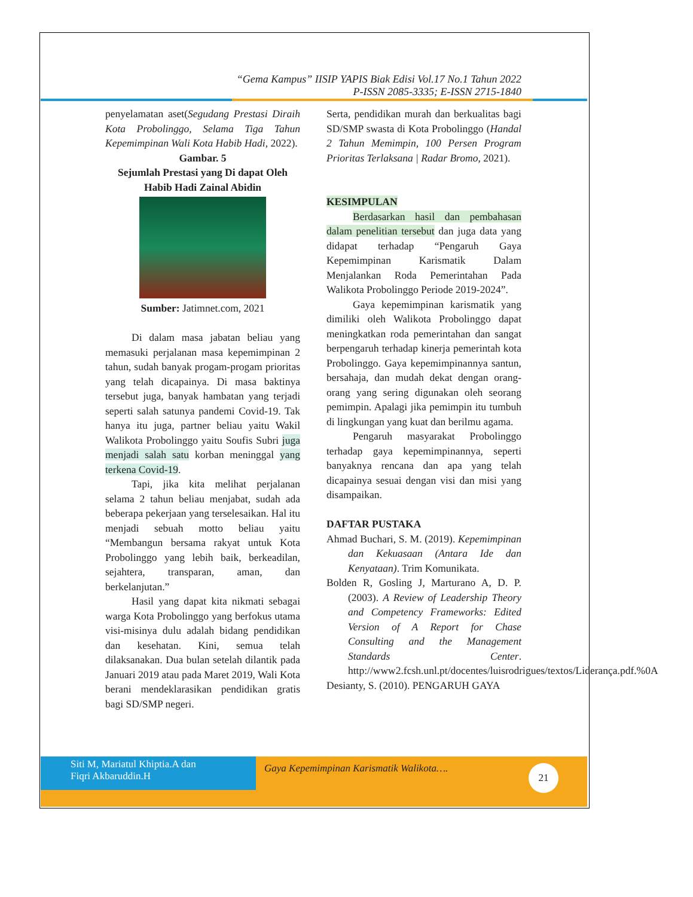“Gema Kampus” IISIP YAPIS Biak Edisi Vol.17 No.1 Tahun 2022
P-ISSN 2085-3335; E-ISSN 2715-1840
penyelamatan aset(Segudang Prestasi Diraih Kota Probolinggo, Selama Tiga Tahun Kepemimpinan Wali Kota Habib Hadi, 2022).
Gambar. 5
Sejumlah Prestasi yang Di dapat Oleh Habib Hadi Zainal Abidin
Sumber: Jatimnet.com, 2021
Di dalam masa jabatan beliau yang memasuki perjalanan masa kepemimpinan 2 tahun, sudah banyak progam-progam prioritas yang telah dicapainya. Di masa baktinya tersebut juga, banyak hambatan yang terjadi seperti salah satunya pandemi Covid-19. Tak hanya itu juga, partner beliau yaitu Wakil Walikota Probolinggo yaitu Soufis Subri juga menjadi salah satu korban meninggal yang terkena Covid-19.
Tapi, jika kita melihat perjalanan selama 2 tahun beliau menjabat, sudah ada beberapa pekerjaan yang terselesaikan. Hal itu menjadi sebuah motto beliau yaitu “Membangun bersama rakyat untuk Kota Probolinggo yang lebih baik, berkeadilan, sejahtera, transparan, aman, dan berkelanjutan.”
Hasil yang dapat kita nikmati sebagai warga Kota Probolinggo yang berfokus utama visi-misinya dulu adalah bidang pendidikan dan kesehatan. Kini, semua telah dilaksanakan. Dua bulan setelah dilantik pada Januari 2019 atau pada Maret 2019, Wali Kota berani mendeklarasikan pendidikan gratis bagi SD/SMP negeri.
Serta, pendidikan murah dan berkualitas bagi SD/SMP swasta di Kota Probolinggo (Handal 2 Tahun Memimpin, 100 Persen Program Prioritas Terlaksana | Radar Bromo, 2021).
KESIMPULAN
Berdasarkan hasil dan pembahasan dalam penelitian tersebut dan juga data yang didapat terhadap “Pengaruh Gaya Kepemimpinan Karismatik Dalam Menjalankan Roda Pemerintahan Pada Walikota Probolinggo Periode 2019-2024”.
Gaya kepemimpinan karismatik yang dimiliki oleh Walikota Probolinggo dapat meningkatkan roda pemerintahan dan sangat berpengaruh terhadap kinerja pemerintah kota Probolinggo. Gaya kepemimpinannya santun, bersahaja, dan mudah dekat dengan orang-orang yang sering digunakan oleh seorang pemimpin. Apalagi jika pemimpin itu tumbuh di lingkungan yang kuat dan berilmu agama.
Pengaruh masyarakat Probolinggo terhadap gaya kepemimpinannya, seperti banyaknya rencana dan apa yang telah dicapainya sesuai dengan visi dan misi yang disampaikan.
DAFTAR PUSTAKA
Ahmad Buchari, S. M. (2019). Kepemimpinan dan Kekuasaan (Antara Ide dan Kenyataan). Trim Komunikata.
Bolden R, Gosling J, Marturano A, D. P. (2003). A Review of Leadership Theory and Competency Frameworks: Edited Version of A Report for Chase Consulting and the Management Standards Center. http://www2.fcsh.unl.pt/docentes/luisrodrigues/textos/Liderança.pdf.%0A
Desianty, S. (2010). PENGARUH GAYA
Siti M, Mariatul Khiptia.A dan
Fiqri Akbaruddin.H
Gaya Kepemimpinan Karismatik Walikota….
21